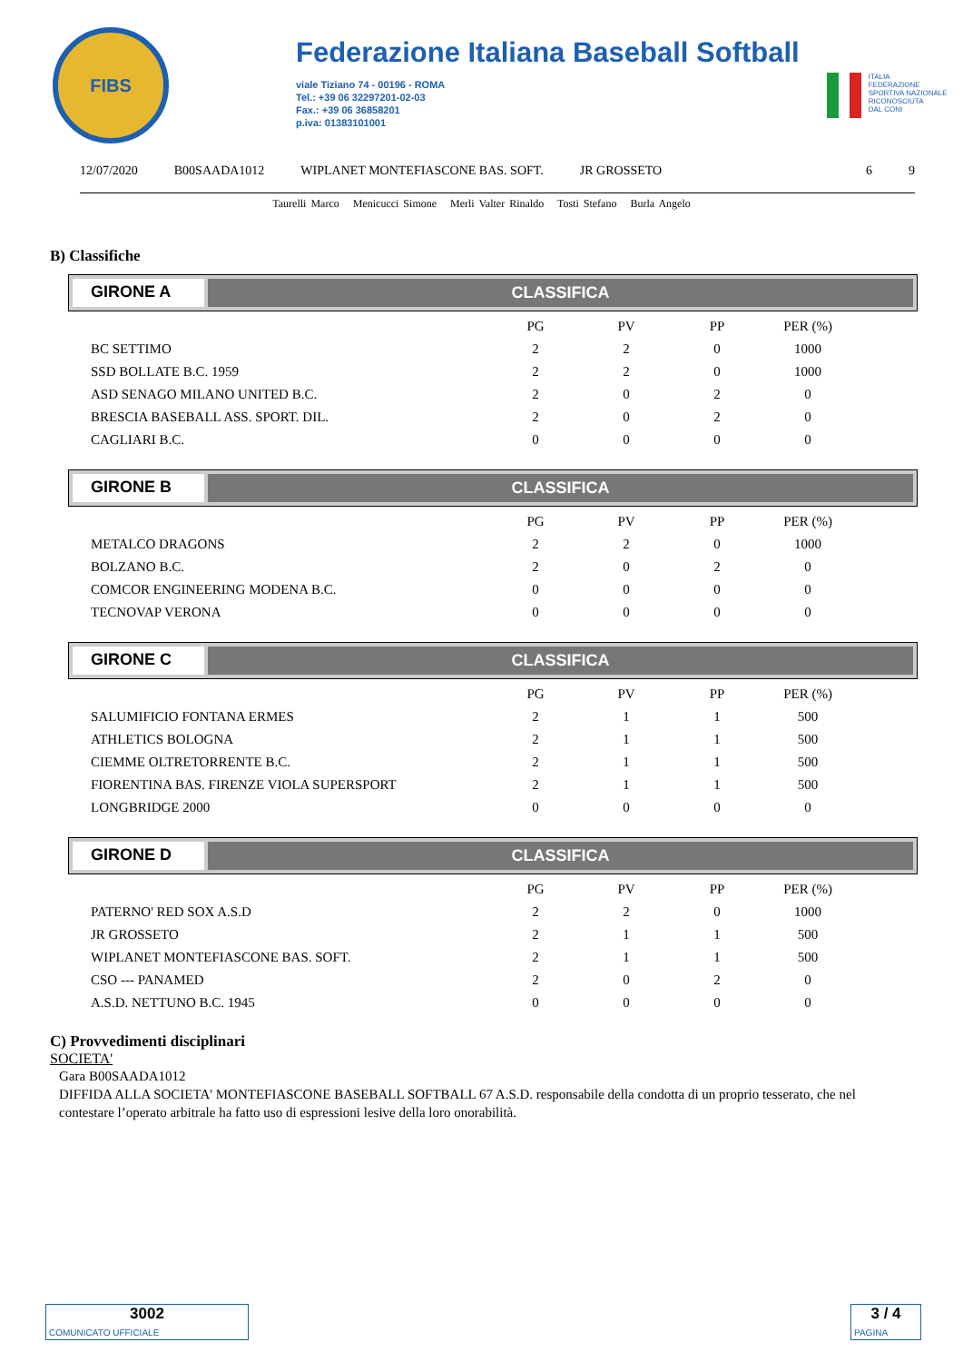FIBS
Federazione Italiana Baseball Softball
viale Tiziano 74 - 00196 - ROMA
Tel.: +39 06 32297201-02-03
Fax.: +39 06 36858201
p.iva: 01383101001
ITALIA
FEDERAZIONE
SPORTIVA NAZIONALE
RICONOSCIUTA
DAL CONI
12/07/2020 B00SAADA1012 WIPLANET MONTEFIASCONE BAS. SOFT. JR GROSSETO 6 9
Taurelli Marco Menicucci Simone Merli Valter Rinaldo Tosti Stefano Burla Angelo
B) Classifiche
GIRONE A CLASSIFICA
| | PG | PV | PP | PER (%) |
| BC SETTIMO | 2 | 2 | 0 | 1000 |
| SSD BOLLATE B.C. 1959 | 2 | 2 | 0 | 1000 |
| ASD SENAGO MILANO UNITED B.C. | 2 | 0 | 2 | 0 |
| BRESCIA BASEBALL ASS. SPORT. DIL. | 2 | 0 | 2 | 0 |
| CAGLIARI B.C. | 0 | 0 | 0 | 0 |
GIRONE B CLASSIFICA
| | PG | PV | PP | PER (%) |
| METALCO DRAGONS | 2 | 2 | 0 | 1000 |
| BOLZANO B.C. | 2 | 0 | 2 | 0 |
| COMCOR ENGINEERING MODENA B.C. | 0 | 0 | 0 | 0 |
| TECNOVAP VERONA | 0 | 0 | 0 | 0 |
GIRONE C CLASSIFICA
| | PG | PV | PP | PER (%) |
| SALUMIFICIO FONTANA ERMES | 2 | 1 | 1 | 500 |
| ATHLETICS BOLOGNA | 2 | 1 | 1 | 500 |
| CIEMME OLTRETORRENTE B.C. | 2 | 1 | 1 | 500 |
| FIORENTINA BAS. FIRENZE VIOLA SUPERSPORT | 2 | 1 | 1 | 500 |
| LONGBRIDGE 2000 | 0 | 0 | 0 | 0 |
GIRONE D CLASSIFICA
| | PG | PV | PP | PER (%) |
| PATERNO' RED SOX A.S.D | 2 | 2 | 0 | 1000 |
| JR GROSSETO | 2 | 1 | 1 | 500 |
| WIPLANET MONTEFIASCONE BAS. SOFT. | 2 | 1 | 1 | 500 |
| CSO --- PANAMED | 2 | 0 | 2 | 0 |
| A.S.D. NETTUNO B.C. 1945 | 0 | 0 | 0 | 0 |
C) Provvedimenti disciplinari
SOCIETA'
Gara B00SAADA1012
DIFFIDA ALLA SOCIETA' MONTEFIASCONE BASEBALL SOFTBALL 67 A.S.D. responsabile della condotta di un proprio tesserato, che nel contestare l’operato arbitrale ha fatto uso di espressioni lesive della loro onorabilità.
3002
COMUNICATO UFFICIALE
3 / 4
PAGINA